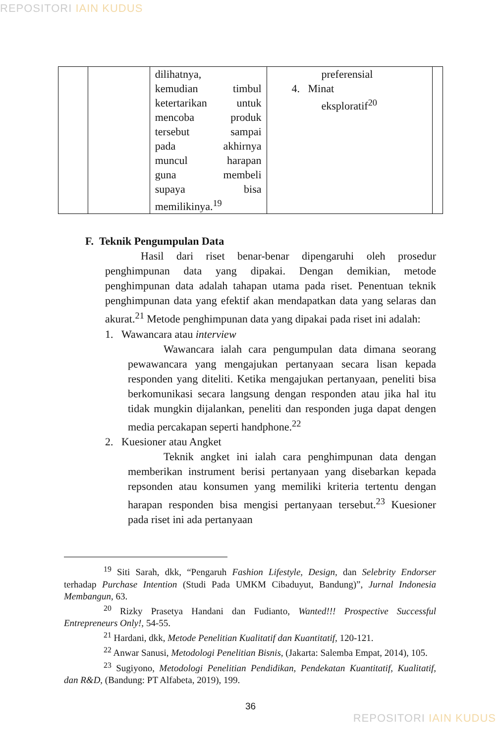REPOSITORI IAIN KUDUS
| | | dilihatnya, kemudian timbul ketertarikan untuk mencoba produk tersebut sampai pada akhirnya muncul harapan guna membeli supaya bisa memilikinya.<sup>19</sup> | preferensial 4. Minat eksploratif<sup>20</sup> | |
F. Teknik Pengumpulan Data
Hasil dari riset benar-benar dipengaruhi oleh prosedur penghimpunan data yang dipakai. Dengan demikian, metode penghimpunan data adalah tahapan utama pada riset. Penentuan teknik penghimpunan data yang efektif akan mendapatkan data yang selaras dan akurat.<sup>21</sup> Metode penghimpunan data yang dipakai pada riset ini adalah:
1. Wawancara atau interview
Wawancara ialah cara pengumpulan data dimana seorang pewawancara yang mengajukan pertanyaan secara lisan kepada responden yang diteliti. Ketika mengajukan pertanyaan, peneliti bisa berkomunikasi secara langsung dengan responden atau jika hal itu tidak mungkin dijalankan, peneliti dan responden juga dapat dengen media percakapan seperti handphone.<sup>22</sup>
2. Kuesioner atau Angket
Teknik angket ini ialah cara penghimpunan data dengan memberikan instrument berisi pertanyaan yang disebarkan kepada repsonden atau konsumen yang memiliki kriteria tertentu dengan harapan responden bisa mengisi pertanyaan tersebut.<sup>23</sup> Kuesioner pada riset ini ada pertanyaan
<sup>19</sup> Siti Sarah, dkk, “Pengaruh Fashion Lifestyle, Design, dan Selebrity Endorser terhadap Purchase Intention (Studi Pada UMKM Cibaduyut, Bandung)”, Jurnal Indonesia Membangun, 63.
<sup>20</sup> Rizky Prasetya Handani dan Fudianto, Wanted!!! Prospective Successful Entrepreneurs Only!, 54-55.
<sup>21</sup> Hardani, dkk, Metode Penelitian Kualitatif dan Kuantitatif, 120-121.
<sup>22</sup> Anwar Sanusi, Metodologi Penelitian Bisnis, (Jakarta: Salemba Empat, 2014), 105.
<sup>23</sup> Sugiyono, Metodologi Penelitian Pendidikan, Pendekatan Kuantitatif, Kualitatif, dan R&D, (Bandung: PT Alfabeta, 2019), 199.
36
REPOSITORI IAIN KUDUS